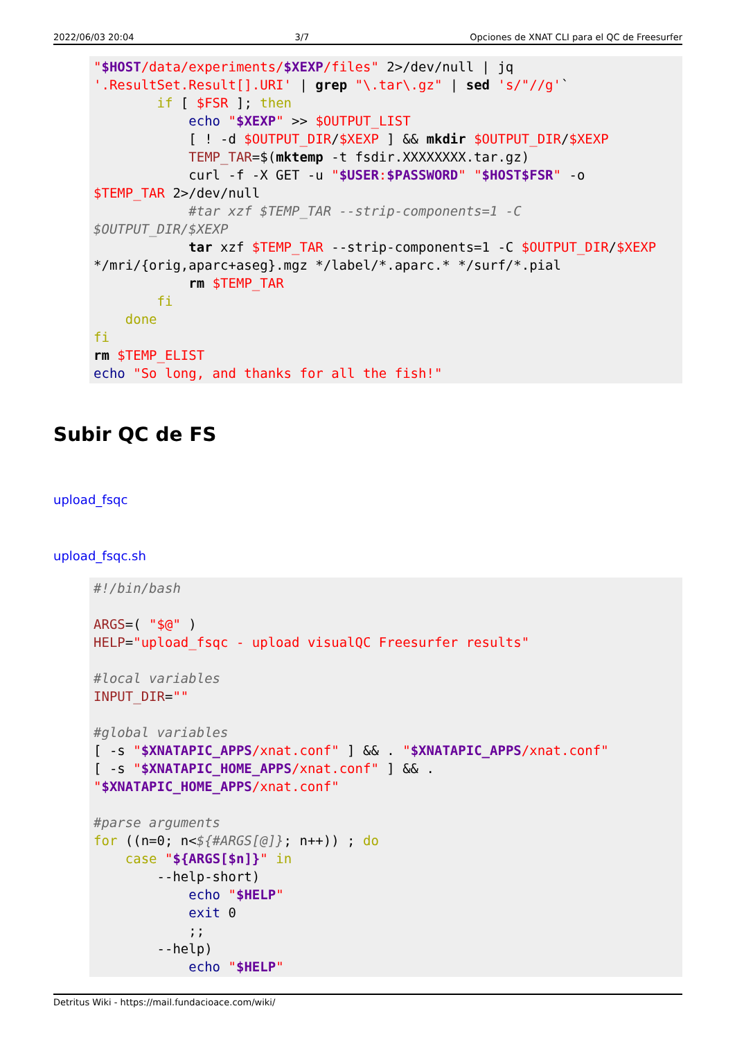2022/06/03 20:04 3/7 Opciones de XNAT CLI para el QC de Freesurfer
"$HOST/data/experiments/$XEXP/files" 2>/dev/null | jq
'.ResultSet.Result[].URI' | grep "\.tar\.gz" | sed 's/"//g'`
        if [ $FSR ]; then
            echo "$XEXP" >> $OUTPUT_LIST
            [ ! -d $OUTPUT_DIR/$XEXP ] && mkdir $OUTPUT_DIR/$XEXP
            TEMP_TAR=$(mktemp -t fsdir.XXXXXXXX.tar.gz)
            curl -f -X GET -u "$USER:$PASSWORD" "$HOST$FSR" -o
$TEMP_TAR 2>/dev/null
            #tar xzf $TEMP_TAR --strip-components=1 -C
$OUTPUT_DIR/$XEXP
            tar xzf $TEMP_TAR --strip-components=1 -C $OUTPUT_DIR/$XEXP
*/mri/{orig,aparc+aseg}.mgz */label/*.aparc.* */surf/*.pial
            rm $TEMP_TAR
        fi
    done
fi
rm $TEMP_ELIST
echo "So long, and thanks for all the fish!"
Subir QC de FS
upload_fsqc
upload_fsqc.sh
#!/bin/bash

ARGS=( "$@" )
HELP="upload_fsqc - upload visualQC Freesurfer results"

#local variables
INPUT_DIR=""

#global variables
[ -s "$XNATAPIC_APPS/xnat.conf" ] && . "$XNATAPIC_APPS/xnat.conf"
[ -s "$XNATAPIC_HOME_APPS/xnat.conf" ] && .
"$XNATAPIC_HOME_APPS/xnat.conf"

#parse arguments
for ((n=0; n<${#ARGS[@]}; n++)) ; do
    case "${ARGS[$n]}" in
        --help-short)
            echo "$HELP"
            exit 0
            ;;
        --help)
            echo "$HELP"
Detritus Wiki - https://mail.fundacioace.com/wiki/